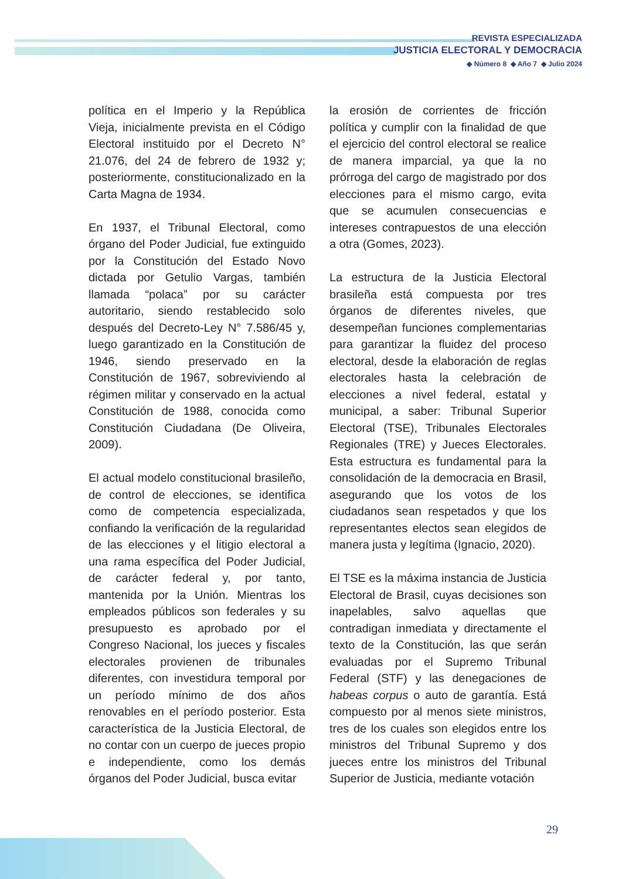REVISTA ESPECIALIZADA
JUSTICIA ELECTORAL Y DEMOCRACIA
◆ Número 8 ◆ Año 7 ◆ Julio 2024
política en el Imperio y la República Vieja, inicialmente prevista en el Código Electoral instituido por el Decreto N° 21.076, del 24 de febrero de 1932 y; posteriormente, constitucionalizado en la Carta Magna de 1934.
En 1937, el Tribunal Electoral, como órgano del Poder Judicial, fue extinguido por la Constitución del Estado Novo dictada por Getulio Vargas, también llamada “polaca” por su carácter autoritario, siendo restablecido solo después del Decreto-Ley N° 7.586/45 y, luego garantizado en la Constitución de 1946, siendo preservado en la Constitución de 1967, sobreviviendo al régimen militar y conservado en la actual Constitución de 1988, conocida como Constitución Ciudadana (De Oliveira, 2009).
El actual modelo constitucional brasileño, de control de elecciones, se identifica como de competencia especializada, confiando la verificación de la regularidad de las elecciones y el litigio electoral a una rama específica del Poder Judicial, de carácter federal y, por tanto, mantenida por la Unión. Mientras los empleados públicos son federales y su presupuesto es aprobado por el Congreso Nacional, los jueces y fiscales electorales provienen de tribunales diferentes, con investidura temporal por un período mínimo de dos años renovables en el período posterior. Esta característica de la Justicia Electoral, de no contar con un cuerpo de jueces propio e independiente, como los demás órganos del Poder Judicial, busca evitar
la erosión de corrientes de fricción política y cumplir con la finalidad de que el ejercicio del control electoral se realice de manera imparcial, ya que la no prórroga del cargo de magistrado por dos elecciones para el mismo cargo, evita que se acumulen consecuencias e intereses contrapuestos de una elección a otra (Gomes, 2023).
La estructura de la Justicia Electoral brasileña está compuesta por tres órganos de diferentes niveles, que desempeñan funciones complementarias para garantizar la fluidez del proceso electoral, desde la elaboración de reglas electorales hasta la celebración de elecciones a nivel federal, estatal y municipal, a saber: Tribunal Superior Electoral (TSE), Tribunales Electorales Regionales (TRE) y Jueces Electorales. Esta estructura es fundamental para la consolidación de la democracia en Brasil, asegurando que los votos de los ciudadanos sean respetados y que los representantes electos sean elegidos de manera justa y legítima (Ignacio, 2020).
El TSE es la máxima instancia de Justicia Electoral de Brasil, cuyas decisiones son inapelables, salvo aquellas que contradigan inmediata y directamente el texto de la Constitución, las que serán evaluadas por el Supremo Tribunal Federal (STF) y las denegaciones de habeas corpus o auto de garantía. Está compuesto por al menos siete ministros, tres de los cuales son elegidos entre los ministros del Tribunal Supremo y dos jueces entre los ministros del Tribunal Superior de Justicia, mediante votación
29